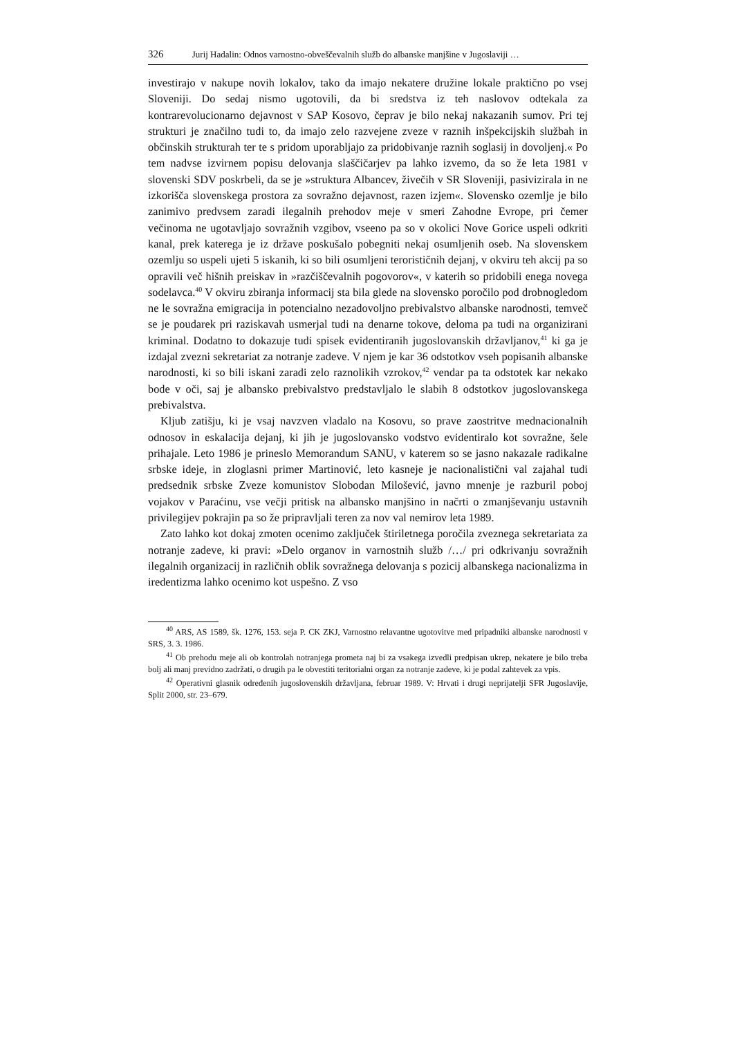326 Jurij Hadalin: Odnos varnostno-obveščevalnih služb do albanske manjšine v Jugoslaviji …
investirajo v nakupe novih lokalov, tako da imajo nekatere družine lokale praktično po vsej Sloveniji. Do sedaj nismo ugotovili, da bi sredstva iz teh naslovov odtekala za kontrarevolucionarno dejavnost v SAP Kosovo, čeprav je bilo nekaj nakazanih sumov. Pri tej strukturi je značilno tudi to, da imajo zelo razvejene zveze v raznih inšpekcijskih službah in občinskih strukturah ter te s pridom uporabljajo za pridobivanje raznih soglasij in dovoljenj.« Po tem nadvse izvirnem popisu delovanja slaščičarjev pa lahko izvemo, da so že leta 1981 v slovenski SDV poskrbeli, da se je »struktura Albancev, živečih v SR Sloveniji, pasivizirala in ne izkorišča slovenskega prostora za sovražno dejavnost, razen izjem«. Slovensko ozemlje je bilo zanimivo predvsem zaradi ilegalnih prehodov meje v smeri Zahodne Evrope, pri čemer večinoma ne ugotavljajo sovražnih vzgibov, vseeno pa so v okolici Nove Gorice uspeli odkriti kanal, prek katerega je iz države poskušalo pobegniti nekaj osumljenih oseb. Na slovenskem ozemlju so uspeli ujeti 5 iskanih, ki so bili osumljeni terorističnih dejanj, v okviru teh akcij pa so opravili več hišnih preiskav in »razčiščevalnih pogovorov«, v katerih so pridobili enega novega sodelavca.<sup>40</sup> V okviru zbiranja informacij sta bila glede na slovensko poročilo pod drobnogledom ne le sovražna emigracija in potencialno nezadovoljno prebivalstvo albanske narodnosti, temveč se je poudarek pri raziskavah usmerjal tudi na denarne tokove, deloma pa tudi na organizirani kriminal. Dodatno to dokazuje tudi spisek evidentiranih jugoslovanskih državljanov,<sup>41</sup> ki ga je izdajal zvezni sekretariat za notranje zadeve. V njem je kar 36 odstotkov vseh popisanih albanske narodnosti, ki so bili iskani zaradi zelo raznolikih vzrokov,<sup>42</sup> vendar pa ta odstotek kar nekako bode v oči, saj je albansko prebivalstvo predstavljalo le slabih 8 odstotkov jugoslovanskega prebivalstva.
Kljub zatišju, ki je vsaj navzven vladalo na Kosovu, so prave zaostritve mednacionalnih odnosov in eskalacija dejanj, ki jih je jugoslovansko vodstvo evidentiralo kot sovražne, šele prihajale. Leto 1986 je prineslo Memorandum SANU, v katerem so se jasno nakazale radikalne srbske ideje, in zloglasni primer Martinović, leto kasneje je nacionalistični val zajahal tudi predsednik srbske Zveze komunistov Slobodan Milošević, javno mnenje je razburil poboj vojakov v Paraćinu, vse večji pritisk na albansko manjšino in načrti o zmanjševanju ustavnih privilegijev pokrajin pa so že pripravljali teren za nov val nemirov leta 1989.
Zato lahko kot dokaj zmoten ocenimo zaključek štiriletnega poročila zveznega sekretariata za notranje zadeve, ki pravi: »Delo organov in varnostnih služb /…/ pri odkrivanju sovražnih ilegalnih organizacij in različnih oblik sovražnega delovanja s pozicij albanskega nacionalizma in iredentizma lahko ocenimo kot uspešno. Z vso
<sup>40</sup> ARS, AS 1589, šk. 1276, 153. seja P. CK ZKJ, Varnostno relavantne ugotovitve med pripadniki albanske narodnosti v SRS, 3. 3. 1986.
<sup>41</sup> Ob prehodu meje ali ob kontrolah notranjega prometa naj bi za vsakega izvedli predpisan ukrep, nekatere je bilo treba bolj ali manj previdno zadržati, o drugih pa le obvestiti teritorialni organ za notranje zadeve, ki je podal zahtevek za vpis.
<sup>42</sup> Operativni glasnik određenih jugoslovenskih državljana, februar 1989. V: Hrvati i drugi neprijatelji SFR Jugoslavije, Split 2000, str. 23–679.